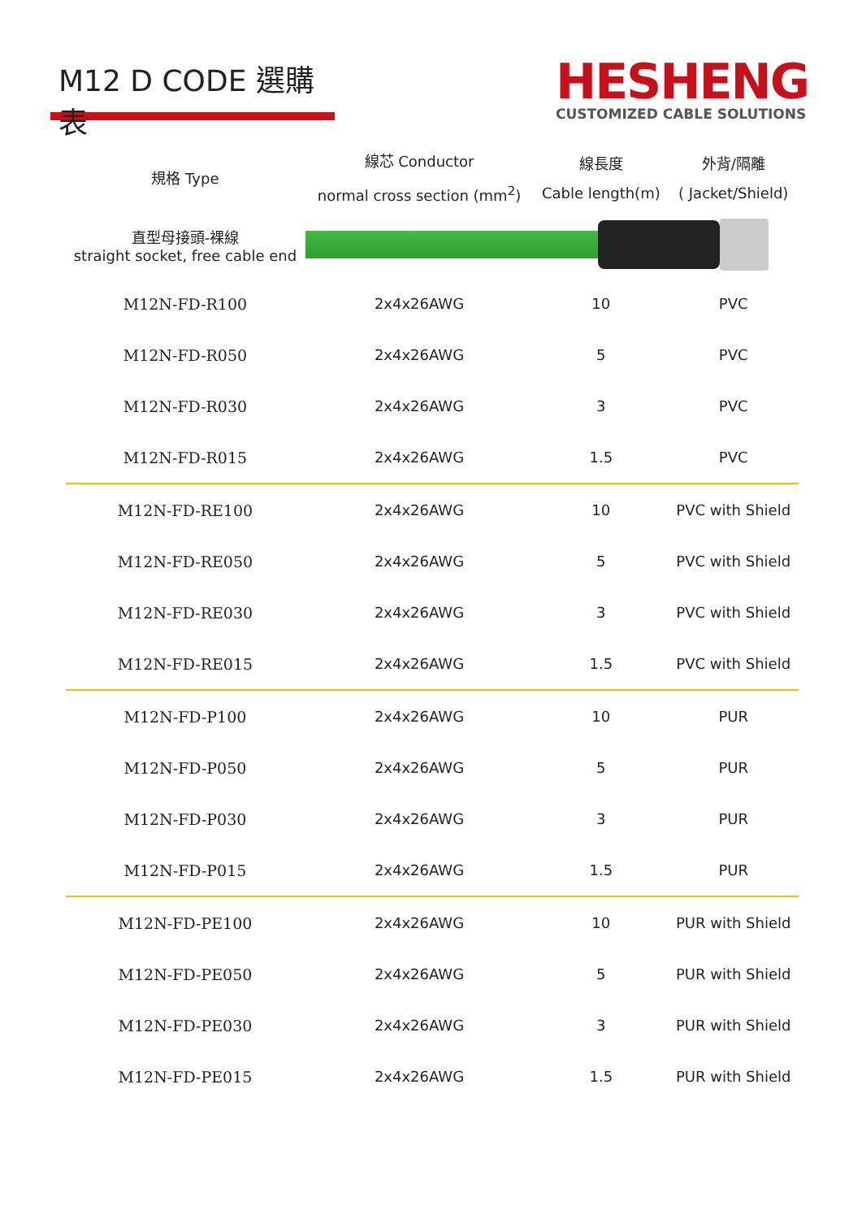M12 D CODE 選購表
HESHENG
CUSTOMIZED CABLE SOLUTIONS
| 規格 Type | 線芯 Conductor normal cross section (mm<sup>2</sup>) | 線長度 Cable length(m) | 外背/隔離 ( Jacket/Shield) |
| --- | --- | --- | --- |
| 直型母接頭-裸線 straight socket, free cable end | | | |
| M12N-FD-R100 | 2x4x26AWG | 10 | PVC |
| M12N-FD-R050 | 2x4x26AWG | 5 | PVC |
| M12N-FD-R030 | 2x4x26AWG | 3 | PVC |
| M12N-FD-R015 | 2x4x26AWG | 1.5 | PVC |
| M12N-FD-RE100 | 2x4x26AWG | 10 | PVC with Shield |
| M12N-FD-RE050 | 2x4x26AWG | 5 | PVC with Shield |
| M12N-FD-RE030 | 2x4x26AWG | 3 | PVC with Shield |
| M12N-FD-RE015 | 2x4x26AWG | 1.5 | PVC with Shield |
| M12N-FD-P100 | 2x4x26AWG | 10 | PUR |
| M12N-FD-P050 | 2x4x26AWG | 5 | PUR |
| M12N-FD-P030 | 2x4x26AWG | 3 | PUR |
| M12N-FD-P015 | 2x4x26AWG | 1.5 | PUR |
| M12N-FD-PE100 | 2x4x26AWG | 10 | PUR with Shield |
| M12N-FD-PE050 | 2x4x26AWG | 5 | PUR with Shield |
| M12N-FD-PE030 | 2x4x26AWG | 3 | PUR with Shield |
| M12N-FD-PE015 | 2x4x26AWG | 1.5 | PUR with Shield |